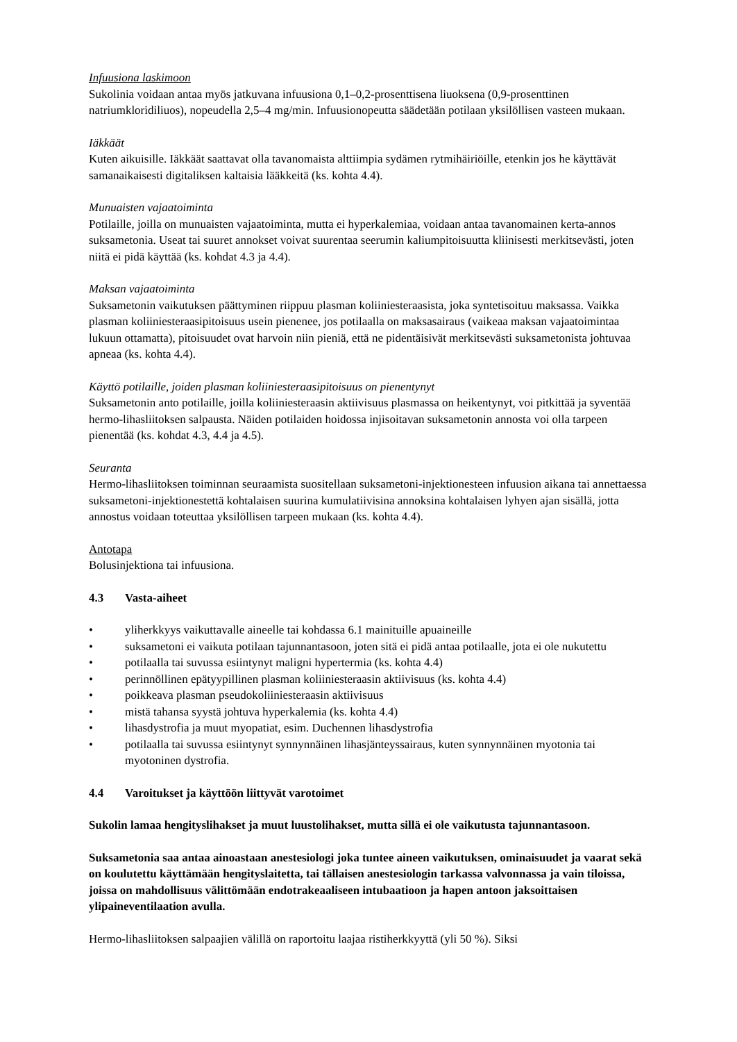Infuusiona laskimoon
Sukolinia voidaan antaa myös jatkuvana infuusiona 0,1–0,2-prosenttisena liuoksena (0,9-prosenttinen natriumkloridiliuos), nopeudella 2,5–4 mg/min. Infuusionopeutta säädetään potilaan yksilöllisen vasteen mukaan.
Iäkkäät
Kuten aikuisille. Iäkkäät saattavat olla tavanomaista alttiimpia sydämen rytmihäiriöille, etenkin jos he käyttävät samanaikaisesti digitaliksen kaltaisia lääkkeitä (ks. kohta 4.4).
Munuaisten vajaatoiminta
Potilaille, joilla on munuaisten vajaatoiminta, mutta ei hyperkalemiaa, voidaan antaa tavanomainen kerta-annos suksametonia. Useat tai suuret annokset voivat suurentaa seerumin kaliumpitoisuutta kliinisesti merkitsevästi, joten niitä ei pidä käyttää (ks. kohdat 4.3 ja 4.4).
Maksan vajaatoiminta
Suksametonin vaikutuksen päättyminen riippuu plasman koliiniesteraasista, joka syntetisoituu maksassa. Vaikka plasman koliiniesteraasipitoisuus usein pienenee, jos potilaalla on maksasairaus (vaikeaa maksan vajaatoimintaa lukuun ottamatta), pitoisuudet ovat harvoin niin pieniä, että ne pidentäisivät merkitsevästi suksametonista johtuvaa apneaa (ks. kohta 4.4).
Käyttö potilaille, joiden plasman koliiniesteraasipitoisuus on pienentynyt
Suksametonin anto potilaille, joilla koliiniesteraasin aktiivisuus plasmassa on heikentynyt, voi pitkittää ja syventää hermo-lihasliitoksen salpausta. Näiden potilaiden hoidossa injisoitavan suksametonin annosta voi olla tarpeen pienentää (ks. kohdat 4.3, 4.4 ja 4.5).
Seuranta
Hermo-lihasliitoksen toiminnan seuraamista suositellaan suksametoni-injektionesteen infuusion aikana tai annettaessa suksametoni-injektionestettä kohtalaisen suurina kumulatiivisina annoksina kohtalaisen lyhyen ajan sisällä, jotta annostus voidaan toteuttaa yksilöllisen tarpeen mukaan (ks. kohta 4.4).
Antotapa
Bolusinjektiona tai infuusiona.
4.3 Vasta-aiheet
• yliherkkyys vaikuttavalle aineelle tai kohdassa 6.1 mainituille apuaineille
• suksametoni ei vaikuta potilaan tajunnantasoon, joten sitä ei pidä antaa potilaalle, jota ei ole nukutettu
• potilaalla tai suvussa esiintynyt maligni hypertermia (ks. kohta 4.4)
• perinnöllinen epätyypillinen plasman koliiniesteraasin aktiivisuus (ks. kohta 4.4)
• poikkeava plasman pseudokoliiniesteraasin aktiivisuus
• mistä tahansa syystä johtuva hyperkalemia (ks. kohta 4.4)
• lihasdystrofia ja muut myopatiat, esim. Duchennen lihasdystrofia
• potilaalla tai suvussa esiintynyt synnynnäinen lihasjänteyssairaus, kuten synnynnäinen myotonia tai myotoninen dystrofia.
4.4 Varoitukset ja käyttöön liittyvät varotoimet
Sukolin lamaa hengityslihakset ja muut luustolihakset, mutta sillä ei ole vaikutusta tajunnantasoon.
Suksametonia saa antaa ainoastaan anestesiologi joka tuntee aineen vaikutuksen, ominaisuudet ja vaarat sekä on koulutettu käyttämään hengityslaitetta, tai tällaisen anestesiologin tarkassa valvonnassa ja vain tiloissa, joissa on mahdollisuus välittömään endotrakeaaliseen intubaatioon ja hapen antoon jaksoittaisen ylipaineventilaation avulla.
Hermo-lihasliitoksen salpaajien välillä on raportoitu laajaa ristiherkkyyttä (yli 50 %). Siksi